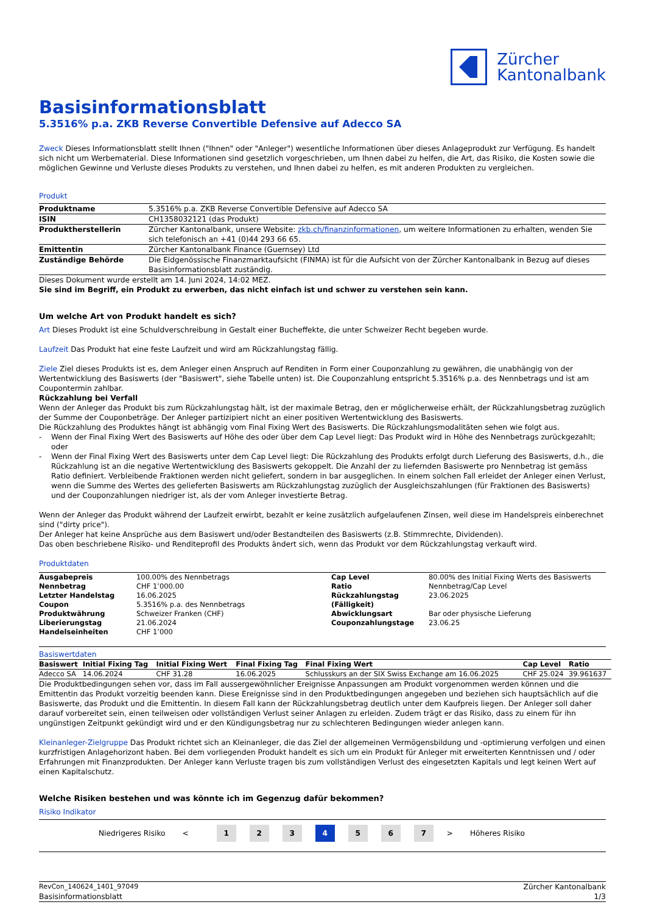Zürcher
Kantonalbank
Basisinformationsblatt
5.3516% p.a. ZKB Reverse Convertible Defensive auf Adecco SA
Zweck Dieses Informationsblatt stellt Ihnen ("Ihnen" oder "Anleger") wesentliche Informationen über dieses Anlageprodukt zur Verfügung. Es handelt sich nicht um Werbematerial. Diese Informationen sind gesetzlich vorgeschrieben, um Ihnen dabei zu helfen, die Art, das Risiko, die Kosten sowie die möglichen Gewinne und Verluste dieses Produkts zu verstehen, und Ihnen dabei zu helfen, es mit anderen Produkten zu vergleichen.
Produkt
| Produktname | 5.3516% p.a. ZKB Reverse Convertible Defensive auf Adecco SA |
| ISIN | CH1358032121 (das Produkt) |
| Produktherstellerin | Zürcher Kantonalbank, unsere Website: zkb.ch/finanzinformationen , um weitere Informationen zu erhalten, wenden Sie sich telefonisch an +41 (0)44 293 66 65. |
| Emittentin | Zürcher Kantonalbank Finance (Guernsey) Ltd |
| Zuständige Behörde | Die Eidgenössische Finanzmarktaufsicht (FINMA) ist für die Aufsicht von der Zürcher Kantonalbank in Bezug auf dieses Basisinformationsblatt zuständig. |
Dieses Dokument wurde erstellt am 14. Juni 2024, 14:02 MEZ.
Sie sind im Begriff, ein Produkt zu erwerben, das nicht einfach ist und schwer zu verstehen sein kann.
Um welche Art von Produkt handelt es sich?
Art Dieses Produkt ist eine Schuldverschreibung in Gestalt einer Bucheffekte, die unter Schweizer Recht begeben wurde.
Laufzeit Das Produkt hat eine feste Laufzeit und wird am Rückzahlungstag fällig.
Ziele Ziel dieses Produkts ist es, dem Anleger einen Anspruch auf Renditen in Form einer Couponzahlung zu gewähren, die unabhängig von der Wertentwicklung des Basiswerts (der "Basiswert", siehe Tabelle unten) ist. Die Couponzahlung entspricht 5.3516% p.a. des Nennbetrags und ist am Coupontermin zahlbar.
Rückzahlung bei Verfall
Wenn der Anleger das Produkt bis zum Rückzahlungstag hält, ist der maximale Betrag, den er möglicherweise erhält, der Rückzahlungsbetrag zuzüglich der Summe der Couponbeträge. Der Anleger partizipiert nicht an einer positiven Wertentwicklung des Basiswerts.
Die Rückzahlung des Produktes hängt ist abhängig vom Final Fixing Wert des Basiswerts. Die Rückzahlungsmodalitäten sehen wie folgt aus.
- Wenn der Final Fixing Wert des Basiswerts auf Höhe des oder über dem Cap Level liegt: Das Produkt wird in Höhe des Nennbetrags zurückgezahlt; oder
- Wenn der Final Fixing Wert des Basiswerts unter dem Cap Level liegt: Die Rückzahlung des Produkts erfolgt durch Lieferung des Basiswerts, d.h., die Rückzahlung ist an die negative Wertentwicklung des Basiswerts gekoppelt. Die Anzahl der zu liefernden Basiswerte pro Nennbetrag ist gemäss Ratio definiert. Verbleibende Fraktionen werden nicht geliefert, sondern in bar ausgeglichen. In einem solchen Fall erleidet der Anleger einen Verlust, wenn die Summe des Wertes des gelieferten Basiswerts am Rückzahlungstag zuzüglich der Ausgleichszahlungen (für Fraktionen des Basiswerts) und der Couponzahlungen niedriger ist, als der vom Anleger investierte Betrag.
Wenn der Anleger das Produkt während der Laufzeit erwirbt, bezahlt er keine zusätzlich aufgelaufenen Zinsen, weil diese im Handelspreis einberechnet sind ("dirty price").
Der Anleger hat keine Ansprüche aus dem Basiswert und/oder Bestandteilen des Basiswerts (z.B. Stimmrechte, Dividenden).
Das oben beschriebene Risiko- und Renditeprofil des Produkts ändert sich, wenn das Produkt vor dem Rückzahlungstag verkauft wird.
Produktdaten
| Ausgabepreis | 100.00% des Nennbetrags | Cap Level | 80.00% des Initial Fixing Werts des Basiswerts |
| Nennbetrag | CHF 1’000.00 | Ratio | Nennbetrag/Cap Level |
| Letzter Handelstag | 16.06.2025 | Rückzahlungstag | 23.06.2025 |
| Coupon | 5.3516% p.a. des Nennbetrags | (Fälligkeit) | |
| Produktwährung | Schweizer Franken (CHF) | Abwicklungsart | Bar oder physische Lieferung |
| Liberierungstag | 21.06.2024 | Couponzahlungstage | 23.06.25 |
| Handelseinheiten | CHF 1’000 | | |
Basiswertdaten
| Basiswert | Initial Fixing Tag | Initial Fixing Wert | Final Fixing Tag | Final Fixing Wert | Cap Level | Ratio |
| --- | --- | --- | --- | --- | --- | --- |
| Adecco SA | 14.06.2024 | CHF 31.28 | 16.06.2025 | Schlusskurs an der SIX Swiss Exchange am 16.06.2025 | CHF 25.024 | 39.961637 |
Die Produktbedingungen sehen vor, dass im Fall aussergewöhnlicher Ereignisse Anpassungen am Produkt vorgenommen werden können und die Emittentin das Produkt vorzeitig beenden kann. Diese Ereignisse sind in den Produktbedingungen angegeben und beziehen sich hauptsächlich auf die Basiswerte, das Produkt und die Emittentin. In diesem Fall kann der Rückzahlungsbetrag deutlich unter dem Kaufpreis liegen. Der Anleger soll daher darauf vorbereitet sein, einen teilweisen oder vollständigen Verlust seiner Anlagen zu erleiden. Zudem trägt er das Risiko, dass zu einem für ihn ungünstigen Zeitpunkt gekündigt wird und er den Kündigungsbetrag nur zu schlechteren Bedingungen wieder anlegen kann.
Kleinanleger-Zielgruppe Das Produkt richtet sich an Kleinanleger, die das Ziel der allgemeinen Vermögensbildung und -optimierung verfolgen und einen kurzfristigen Anlagehorizont haben. Bei dem vorliegenden Produkt handelt es sich um ein Produkt für Anleger mit erweiterten Kenntnissen und / oder Erfahrungen mit Finanzprodukten. Der Anleger kann Verluste tragen bis zum vollständigen Verlust des eingesetzten Kapitals und legt keinen Wert auf einen Kapitalschutz.
Welche Risiken bestehen und was könnte ich im Gegenzug dafür bekommen?
Risiko Indikator
Niedrigeres Risiko <
1 2 3 4 5 6 7
> Höheres Risiko
RevCon_140624_1401_97049
Basisinformationsblatt
Zürcher Kantonalbank
1/3